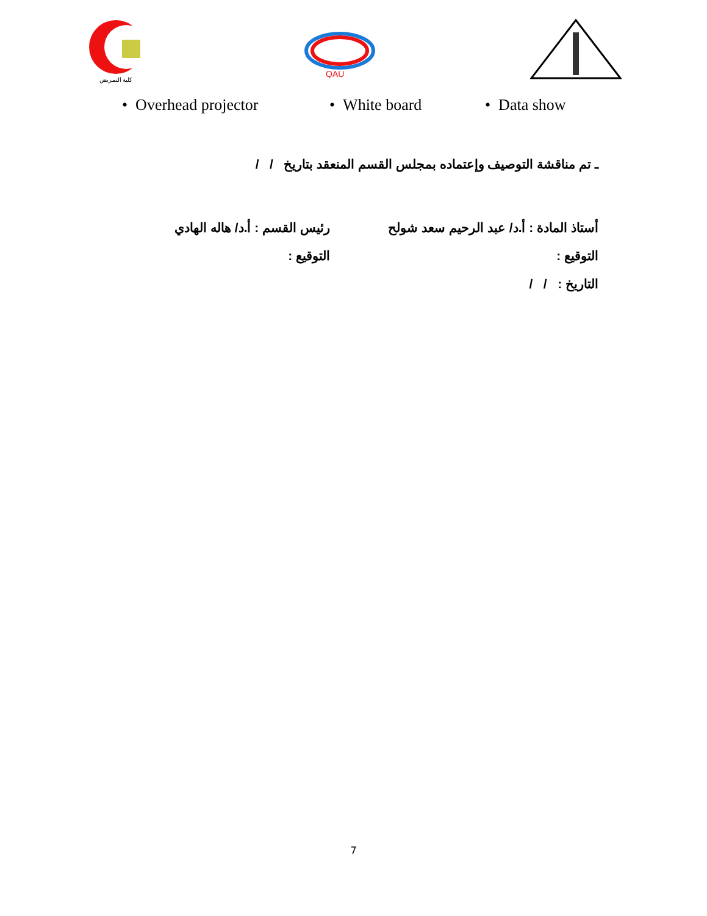كلية التمريض
QAU
• Overhead projector • White board • Data show
ـ تم مناقشة التوصيف وإعتماده بمجلس القسم المنعقد بتاريخ / /
أستاذ المادة : أ.د/ عبد الرحيم سعد شولح رئيس القسم : أ.د/ هاله الهادي
التوقيع : التوقيع :
التاريخ : / /
7